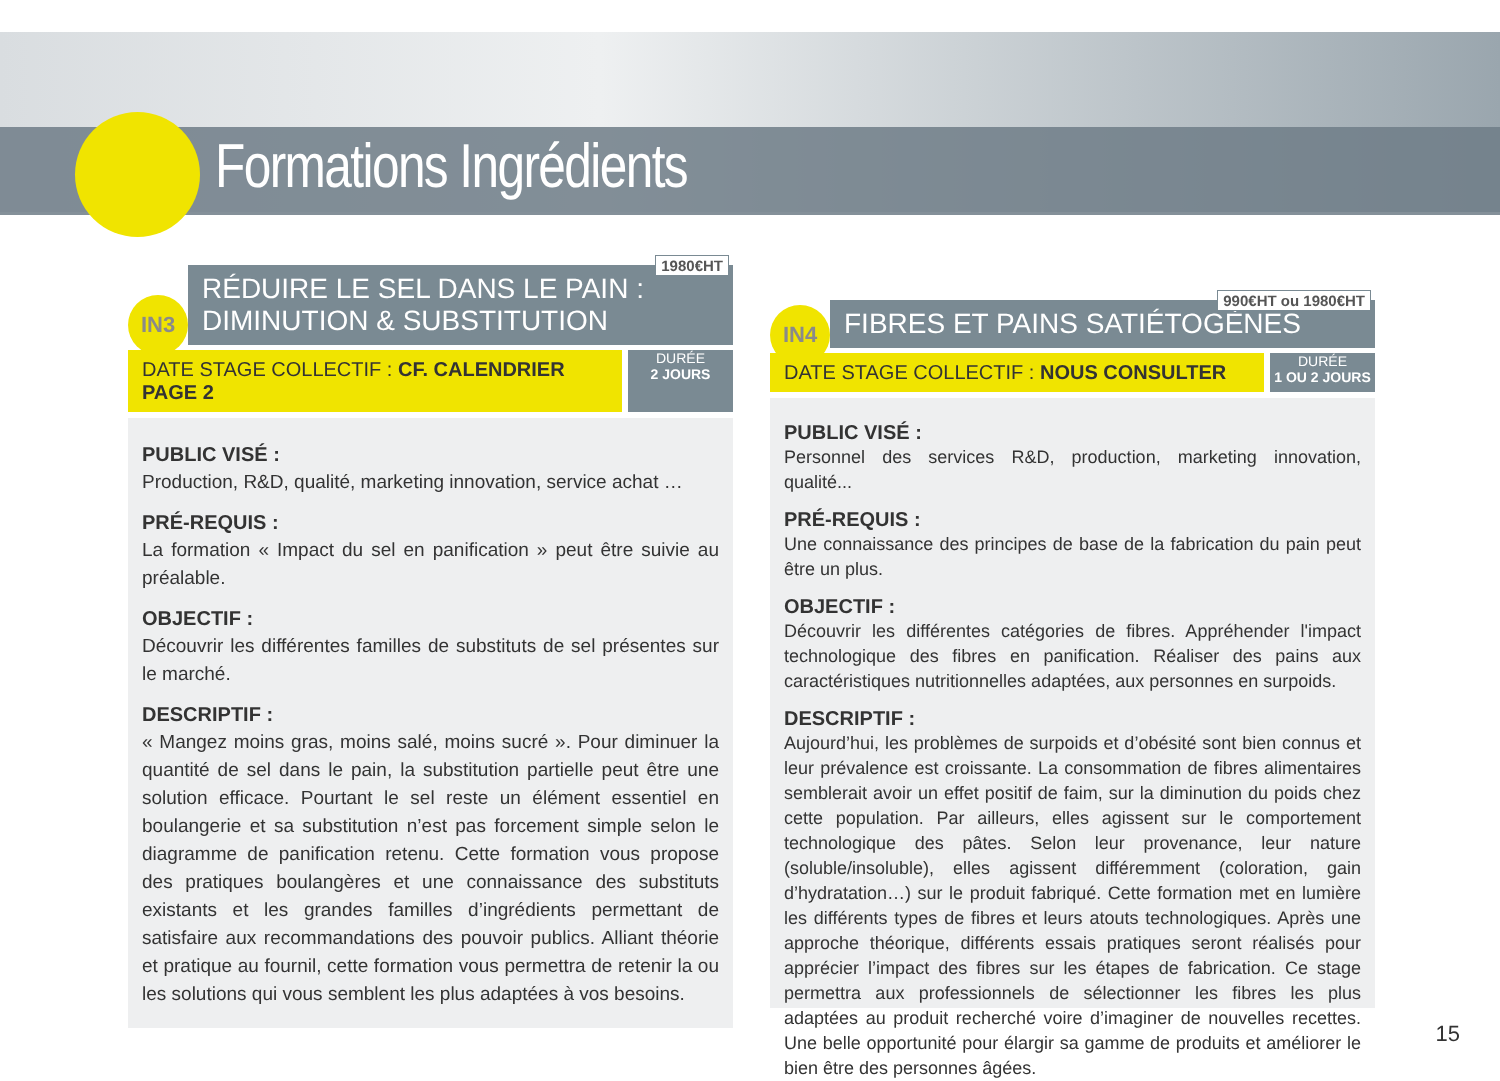Formations Ingrédients
IN3
1980€HT
RÉDUIRE LE SEL DANS LE PAIN :
DIMINUTION & SUBSTITUTION
DATE STAGE COLLECTIF : CF. CALENDRIER PAGE 2
DURÉE
2 JOURS
PUBLIC VISÉ :
Production, R&D, qualité, marketing innovation, service achat …
PRÉ-REQUIS :
La formation « Impact du sel en panification » peut être suivie au préalable.
OBJECTIF :
Découvrir les différentes familles de substituts de sel présentes sur le marché.
DESCRIPTIF :
« Mangez moins gras, moins salé, moins sucré ». Pour diminuer la quantité de sel dans le pain, la substitution partielle peut être une solution efficace. Pourtant le sel reste un élément essentiel en boulangerie et sa substitution n’est pas forcement simple selon le diagramme de panification retenu. Cette formation vous propose des pratiques boulangères et une connaissance des substituts existants et les grandes familles d’ingrédients permettant de satisfaire aux recommandations des pouvoir publics. Alliant théorie et pratique au fournil, cette formation vous permettra de retenir la ou les solutions qui vous semblent les plus adaptées à vos besoins.
IN4
990€HT ou 1980€HT
FIBRES ET PAINS SATIÉTOGÈNES
DATE STAGE COLLECTIF : NOUS CONSULTER
DURÉE
1 OU 2 JOURS
PUBLIC VISÉ :
Personnel des services R&D, production, marketing innovation, qualité...
PRÉ-REQUIS :
Une connaissance des principes de base de la fabrication du pain peut être un plus.
OBJECTIF :
Découvrir les différentes catégories de fibres. Appréhender l'impact technologique des fibres en panification. Réaliser des pains aux caractéristiques nutritionnelles adaptées, aux personnes en surpoids.
DESCRIPTIF :
Aujourd’hui, les problèmes de surpoids et d’obésité sont bien connus et leur prévalence est croissante. La consommation de fibres alimentaires semblerait avoir un effet positif de faim, sur la diminution du poids chez cette population. Par ailleurs, elles agissent sur le comportement technologique des pâtes. Selon leur provenance, leur nature (soluble/insoluble), elles agissent différemment (coloration, gain d’hydratation…) sur le produit fabriqué. Cette formation met en lumière les différents types de fibres et leurs atouts technologiques. Après une approche théorique, différents essais pratiques seront réalisés pour apprécier l’impact des fibres sur les étapes de fabrication. Ce stage permettra aux professionnels de sélectionner les fibres les plus adaptées au produit recherché voire d’imaginer de nouvelles recettes. Une belle opportunité pour élargir sa gamme de produits et améliorer le bien être des personnes âgées.
15